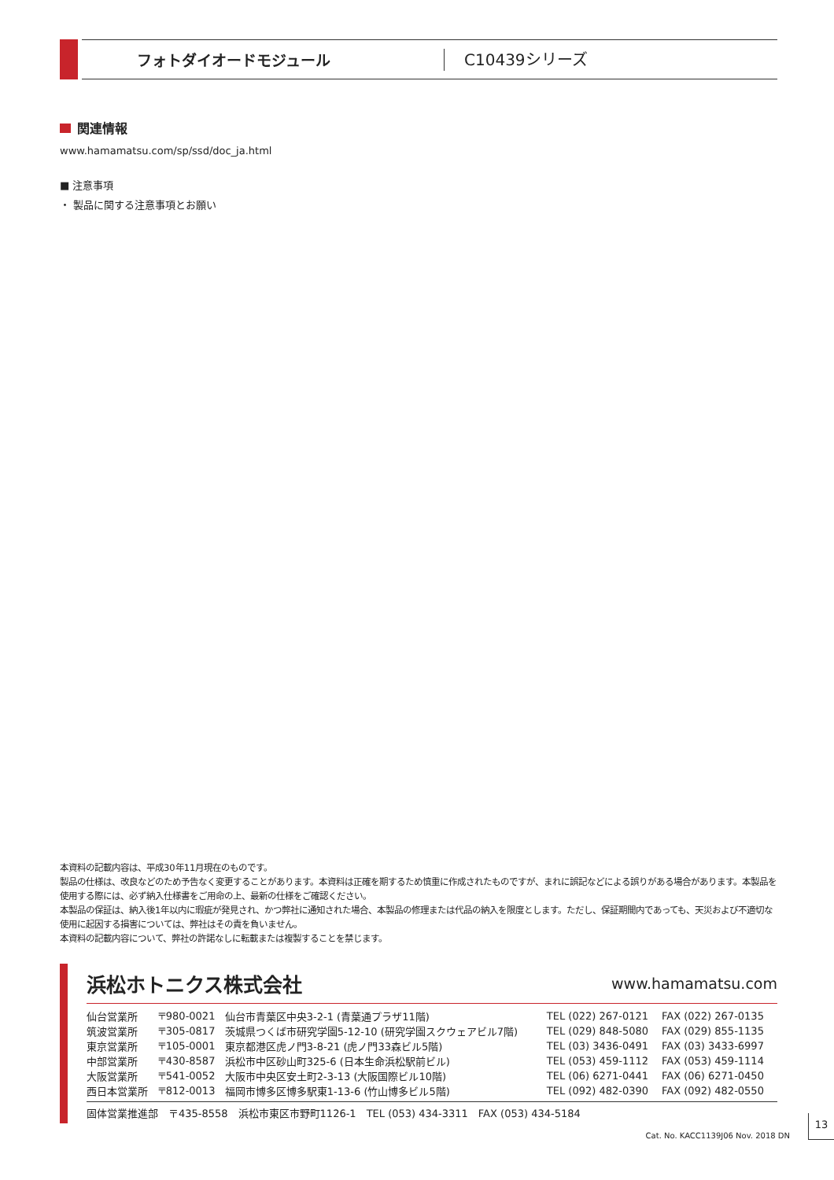フォトダイオードモジュール
C10439シリーズ
関連情報
www.hamamatsu.com/sp/ssd/doc_ja.html
■ 注意事項
・ 製品に関する注意事項とお願い
本資料の記載内容は、平成30年11月現在のものです。
製品の仕様は、改良などのため予告なく変更することがあります。本資料は正確を期するため慎重に作成されたものですが、まれに誤記などによる誤りがある場合があります。本製品を使用する際には、必ず納入仕様書をご用命の上、最新の仕様をご確認ください。
本製品の保証は、納入後1年以内に瑕疵が発見され、かつ弊社に通知された場合、本製品の修理または代品の納入を限度とします。ただし、保証期間内であっても、天災および不適切な使用に起因する損害については、弊社はその責を負いません。
本資料の記載内容について、弊社の許諾なしに転載または複製することを禁じます。
浜松ホトニクス株式会社 www.hamamatsu.com
| 仙台営業所 | 〒980-0021 | 仙台市青葉区中央3-2-1 (青葉通プラザ11階) | TEL (022) 267-0121 | FAX (022) 267-0135 |
| 筑波営業所 | 〒305-0817 | 茨城県つくば市研究学園5-12-10 (研究学園スクウェアビル7階) | TEL (029) 848-5080 | FAX (029) 855-1135 |
| 東京営業所 | 〒105-0001 | 東京都港区虎ノ門3-8-21 (虎ノ門33森ビル5階) | TEL (03) 3436-0491 | FAX (03) 3433-6997 |
| 中部営業所 | 〒430-8587 | 浜松市中区砂山町325-6 (日本生命浜松駅前ビル) | TEL (053) 459-1112 | FAX (053) 459-1114 |
| 大阪営業所 | 〒541-0052 | 大阪市中央区安土町2-3-13 (大阪国際ビル10階) | TEL (06) 6271-0441 | FAX (06) 6271-0450 |
| 西日本営業所 | 〒812-0013 | 福岡市博多区博多駅東1-13-6 (竹山博多ビル5階) | TEL (092) 482-0390 | FAX (092) 482-0550 |
固体営業推進部　〒435-8558　浜松市東区市野町1126-1　TEL (053) 434-3311　FAX (053) 434-5184
Cat. No. KACC1139J06 Nov. 2018 DN
13